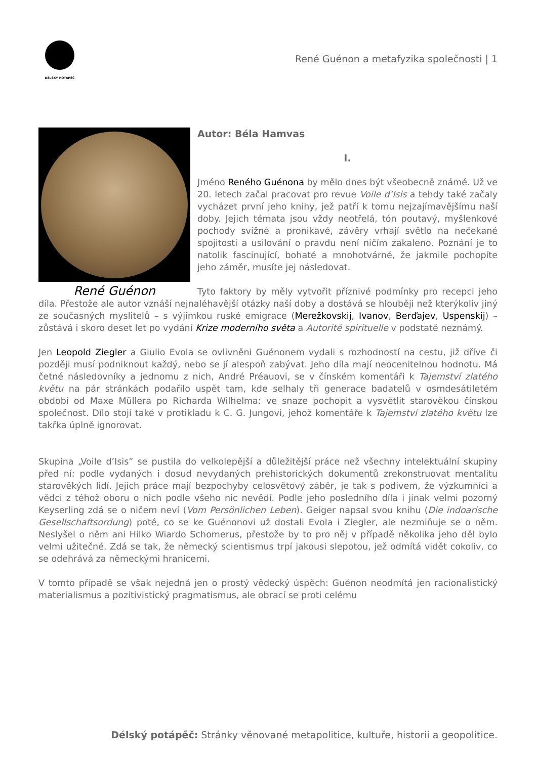DÉLSKÝ POTÁPĚČ
René Guénon a metafyzika společnosti | 1
René Guénon
Autor: Béla Hamvas
I.
Jméno Reného Guénona by mělo dnes být všeobecně známé. Už ve 20. letech začal pracovat pro revue Voile d’Isis a tehdy také začaly vycházet první jeho knihy, jež patří k tomu nejzajímavějšímu naší doby. Jejich témata jsou vždy neotřelá, tón poutavý, myšlenkové pochody svižné a pronikavé, závěry vrhají světlo na nečekané spojitosti a usilování o pravdu není ničím zakaleno. Poznání je to natolik fascinující, bohaté a mnohotvárné, že jakmile pochopíte jeho záměr, musíte jej následovat.
Tyto faktory by měly vytvořit příznivé podmínky pro recepci jeho díla. Přestože ale autor vznáší nejnaléhavější otázky naší doby a dostává se hlouběji než kterýkoliv jiný ze současných myslitelů – s výjimkou ruské emigrace (Merežkovskij, Ivanov, Berďajev, Uspenskij) – zůstává i skoro deset let po vydání Krize moderního světa a Autorité spirituelle v podstatě neznámý.
Jen Leopold Ziegler a Giulio Evola se ovlivněni Guénonem vydali s rozhodností na cestu, již dříve či později musí podniknout každý, nebo se jí alespoň zabývat. Jeho díla mají neocenitelnou hodnotu. Má četné následovníky a jednomu z nich, André Préauovi, se v čínském komentáři k Tajemství zlatého květu na pár stránkách podařilo uspět tam, kde selhaly tři generace badatelů v osmdesátiletém období od Maxe Müllera po Richarda Wilhelma: ve snaze pochopit a vysvětlit starověkou čínskou společnost. Dílo stojí také v protikladu k C. G. Jungovi, jehož komentáře k Tajemství zlatého květu lze takřka úplně ignorovat.
Skupina „Voile d’Isis” se pustila do velkolepější a důležitější práce než všechny intelektuální skupiny před ní: podle vydaných i dosud nevydaných prehistorických dokumentů zrekonstruovat mentalitu starověkých lidí. Jejich práce mají bezpochyby celosvětový záběr, je tak s podivem, že výzkumníci a vědci z téhož oboru o nich podle všeho nic nevědí. Podle jeho posledního díla i jinak velmi pozorný Keyserling zdá se o ničem neví (Vom Persönlichen Leben). Geiger napsal svou knihu (Die indoarische Gesellschaftsordung) poté, co se ke Guénonovi už dostali Evola i Ziegler, ale nezmiňuje se o něm. Neslyšel o něm ani Hilko Wiardo Schomerus, přestože by to pro něj v případě několika jeho děl bylo velmi užitečné. Zdá se tak, že německý scientismus trpí jakousi slepotou, jež odmítá vidět cokoliv, co se odehrává za německými hranicemi.
V tomto případě se však nejedná jen o prostý vědecký úspěch: Guénon neodmítá jen racionalistický materialismus a pozitivistický pragmatismus, ale obrací se proti celému
Délský potápěč: Stránky věnované metapolitice, kultuře, historii a geopolitice.